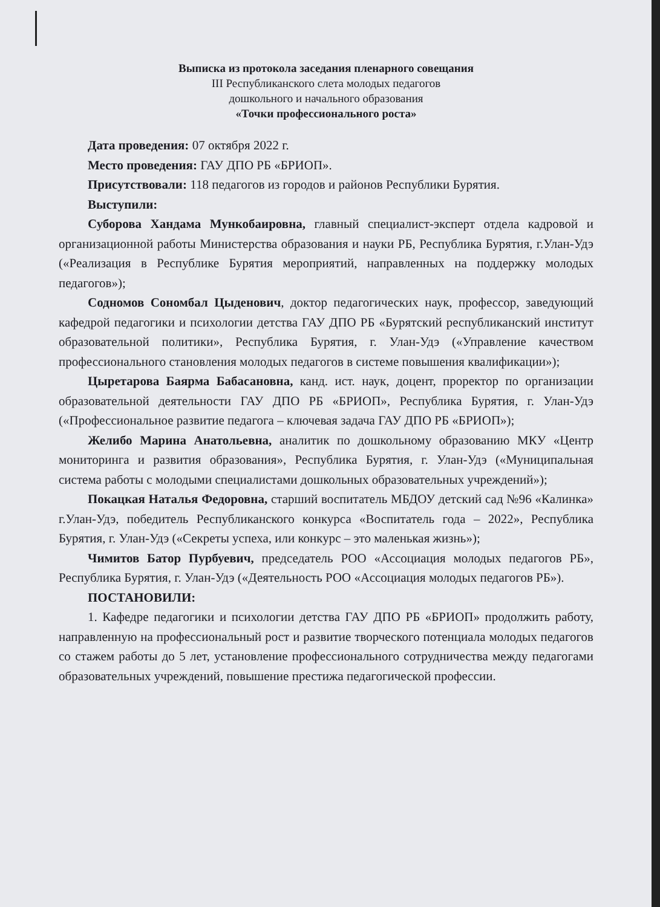Выписка из протокола заседания пленарного совещания
III Республиканского слета молодых педагогов
дошкольного и начального образования
«Точки профессионального роста»
Дата проведения: 07 октября 2022 г.
Место проведения: ГАУ ДПО РБ «БРИОП».
Присутствовали: 118 педагогов из городов и районов Республики Бурятия.
Выступили:
Суборова Хандама Мункобаировна, главный специалист-эксперт отдела кадровой и организационной работы Министерства образования и науки РБ, Республика Бурятия, г.Улан-Удэ («Реализация в Республике Бурятия мероприятий, направленных на поддержку молодых педагогов»);
Содномов Сономбал Цыденович, доктор педагогических наук, профессор, заведующий кафедрой педагогики и психологии детства ГАУ ДПО РБ «Бурятский республиканский институт образовательной политики», Республика Бурятия, г. Улан-Удэ («Управление качеством профессионального становления молодых педагогов в системе повышения квалификации»);
Цыретарова Баярма Бабасановна, канд. ист. наук, доцент, проректор по организации образовательной деятельности ГАУ ДПО РБ «БРИОП», Республика Бурятия, г. Улан-Удэ («Профессиональное развитие педагога – ключевая задача ГАУ ДПО РБ «БРИОП»);
Желибо Марина Анатольевна, аналитик по дошкольному образованию МКУ «Центр мониторинга и развития образования», Республика Бурятия, г. Улан-Удэ («Муниципальная система работы с молодыми специалистами дошкольных образовательных учреждений»);
Покацкая Наталья Федоровна, старший воспитатель МБДОУ детский сад №96 «Калинка» г.Улан-Удэ, победитель Республиканского конкурса «Воспитатель года – 2022», Республика Бурятия, г. Улан-Удэ («Секреты успеха, или конкурс – это маленькая жизнь»);
Чимитов Батор Пурбуевич, председатель РОО «Ассоциация молодых педагогов РБ», Республика Бурятия, г. Улан-Удэ («Деятельность РОО «Ассоциация молодых педагогов РБ»).
ПОСТАНОВИЛИ:
1. Кафедре педагогики и психологии детства ГАУ ДПО РБ «БРИОП» продолжить работу, направленную на профессиональный рост и развитие творческого потенциала молодых педагогов со стажем работы до 5 лет, установление профессионального сотрудничества между педагогами образовательных учреждений, повышение престижа педагогической профессии.